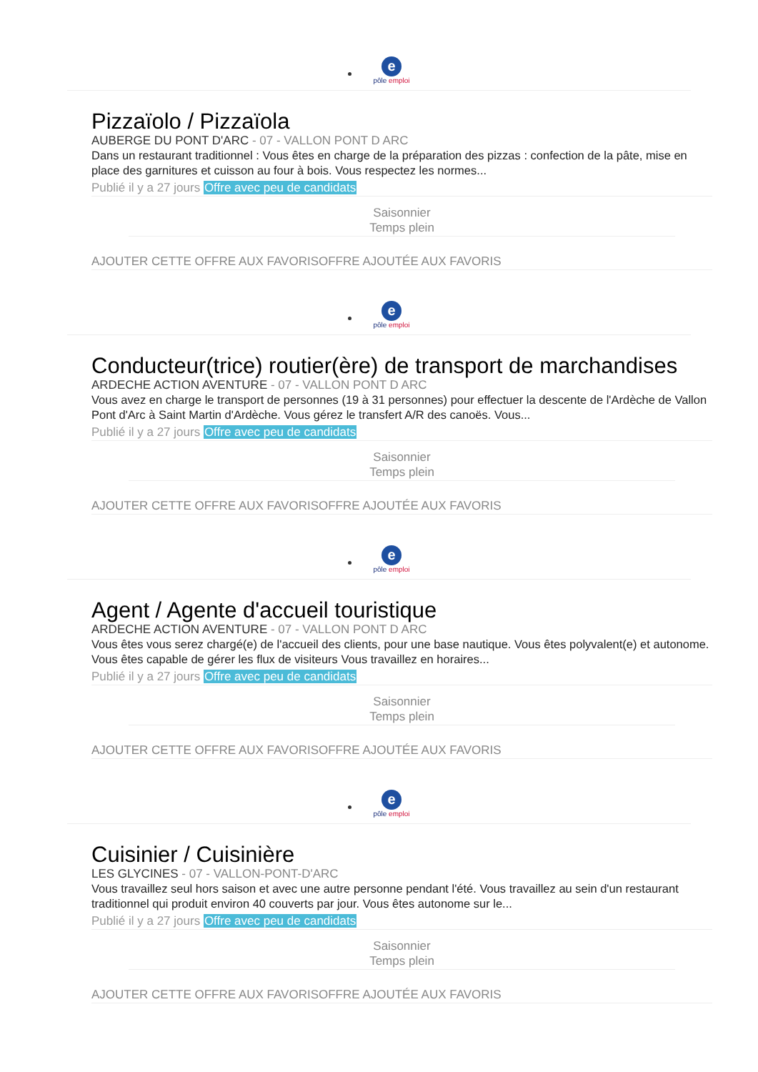e
pôle emploi
Pizzaïolo / Pizzaïola
AUBERGE DU PONT D'ARC - 07 - VALLON PONT D ARC
Dans un restaurant traditionnel : Vous êtes en charge de la préparation des pizzas : confection de la pâte, mise en place des garnitures et cuisson au four à bois. Vous respectez les normes...
Publié il y a 27 jours Offre avec peu de candidats
Saisonnier
Temps plein
AJOUTER CETTE OFFRE AUX FAVORISOFFRE AJOUTÉE AUX FAVORIS
e
pôle emploi
Conducteur(trice) routier(ère) de transport de marchandises
ARDECHE ACTION AVENTURE - 07 - VALLON PONT D ARC
Vous avez en charge le transport de personnes (19 à 31 personnes) pour effectuer la descente de l'Ardèche de Vallon Pont d'Arc à Saint Martin d'Ardèche. Vous gérez le transfert A/R des canoës. Vous...
Publié il y a 27 jours Offre avec peu de candidats
Saisonnier
Temps plein
AJOUTER CETTE OFFRE AUX FAVORISOFFRE AJOUTÉE AUX FAVORIS
e
pôle emploi
Agent / Agente d'accueil touristique
ARDECHE ACTION AVENTURE - 07 - VALLON PONT D ARC
Vous êtes vous serez chargé(e) de l'accueil des clients, pour une base nautique. Vous êtes polyvalent(e) et autonome. Vous êtes capable de gérer les flux de visiteurs Vous travaillez en horaires...
Publié il y a 27 jours Offre avec peu de candidats
Saisonnier
Temps plein
AJOUTER CETTE OFFRE AUX FAVORISOFFRE AJOUTÉE AUX FAVORIS
e
pôle emploi
Cuisinier / Cuisinière
LES GLYCINES - 07 - VALLON-PONT-D'ARC
Vous travaillez seul hors saison et avec une autre personne pendant l'été. Vous travaillez au sein d'un restaurant traditionnel qui produit environ 40 couverts par jour. Vous êtes autonome sur le...
Publié il y a 27 jours Offre avec peu de candidats
Saisonnier
Temps plein
AJOUTER CETTE OFFRE AUX FAVORISOFFRE AJOUTÉE AUX FAVORIS